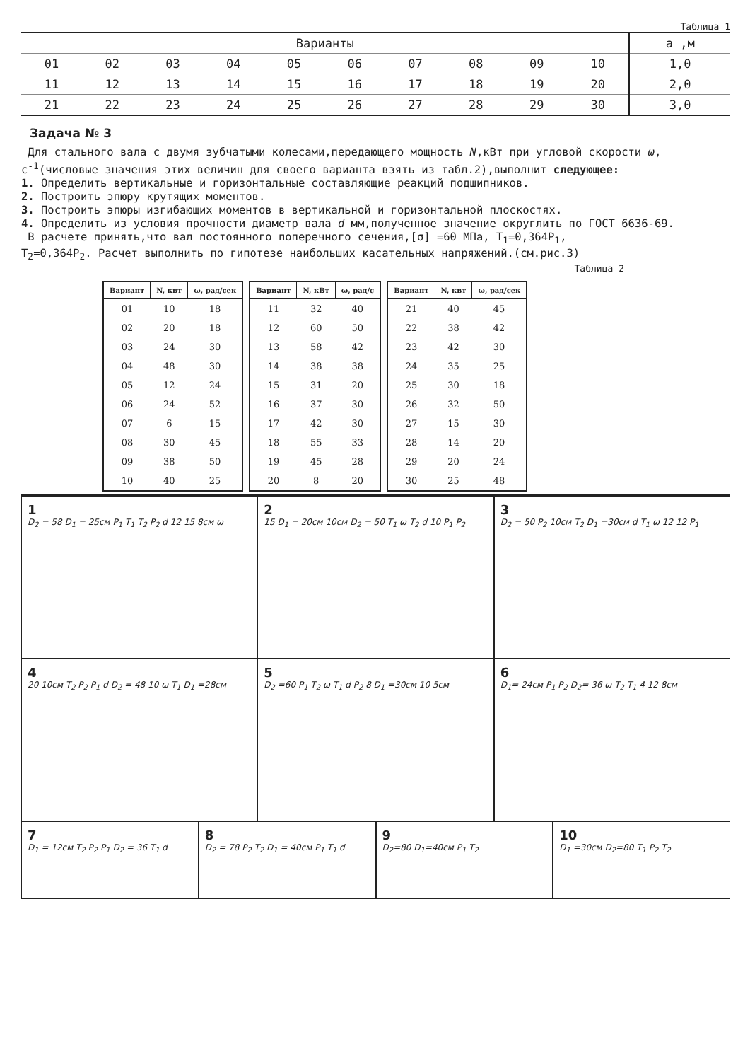Таблица 1
| Варианты | | | | | | | | | | a ,м |
| --- | --- | --- | --- | --- | --- | --- | --- | --- | --- | --- |
| 01 | 02 | 03 | 04 | 05 | 06 | 07 | 08 | 09 | 10 | 1,0 |
| 11 | 12 | 13 | 14 | 15 | 16 | 17 | 18 | 19 | 20 | 2,0 |
| 21 | 22 | 23 | 24 | 25 | 26 | 27 | 28 | 29 | 30 | 3,0 |
Задача № 3
Для стального вала с двумя зубчатыми колесами,передающего мощность N,кВт при угловой скорости ω, с<sup>-1</sup>(числовые значения этих величин для своего варианта взять из табл.2),выполнит следующее:
1. Определить вертикальные и горизонтальные составляющие реакций подшипников.
2. Построить эпюру крутящих моментов.
3. Построить эпюры изгибающих моментов в вертикальной и горизонтальной плоскостях.
4. Определить из условия прочности диаметр вала d мм,полученное значение округлить по ГОСТ 6636-69.
В расчете принять,что вал постоянного поперечного сечения,[σ] =60 МПа, T<sub>1</sub>=0,364P<sub>1</sub>,
T<sub>2</sub>=0,364P<sub>2</sub>. Расчет выполнить по гипотезе наибольших касательных напряжений.(см.рис.3)
Таблица 2
| Вариант | N, квт | ω, рад/сек |
| --- | --- | --- |
| 01 | 10 | 18 |
| 02 | 20 | 18 |
| 03 | 24 | 30 |
| 04 | 48 | 30 |
| 05 | 12 | 24 |
| 06 | 24 | 52 |
| 07 | 6 | 15 |
| 08 | 30 | 45 |
| 09 | 38 | 50 |
| 10 | 40 | 25 |
| Вариант | N, кВт | ω, рад/с |
| --- | --- | --- |
| 11 | 32 | 40 |
| 12 | 60 | 50 |
| 13 | 58 | 42 |
| 14 | 38 | 38 |
| 15 | 31 | 20 |
| 16 | 37 | 30 |
| 17 | 42 | 30 |
| 18 | 55 | 33 |
| 19 | 45 | 28 |
| 20 | 8 | 20 |
| Вариант | N, квт | ω, рад/сек |
| --- | --- | --- |
| 21 | 40 | 45 |
| 22 | 38 | 42 |
| 23 | 42 | 30 |
| 24 | 35 | 25 |
| 25 | 30 | 18 |
| 26 | 32 | 50 |
| 27 | 15 | 30 |
| 28 | 14 | 20 |
| 29 | 20 | 24 |
| 30 | 25 | 48 |
1
D<sub>2</sub> = 58 D<sub>1</sub> = 25см P<sub>1</sub> T<sub>1</sub> T<sub>2</sub> P<sub>2</sub> d 12 15 8см ω
2
15 D<sub>1</sub> = 20см 10см D<sub>2</sub> = 50 T<sub>1</sub> ω T<sub>2</sub> d 10 P<sub>1</sub> P<sub>2</sub>
3
D<sub>2</sub> = 50 P<sub>2</sub> 10см T<sub>2</sub> D<sub>1</sub> =30см d T<sub>1</sub> ω 12 12 P<sub>1</sub>
4
20 10см T<sub>2</sub> P<sub>2</sub> P<sub>1</sub> d D<sub>2</sub> = 48 10 ω T<sub>1</sub> D<sub>1</sub> =28см
5
D<sub>2</sub> =60 P<sub>1</sub> T<sub>2</sub> ω T<sub>1</sub> d P<sub>2</sub> 8 D<sub>1</sub> =30см 10 5см
6
D<sub>1</sub>= 24см P<sub>1</sub> P<sub>2</sub> D<sub>2</sub>= 36 ω T<sub>2</sub> T<sub>1</sub> 4 12 8см
7
D<sub>1</sub> = 12см T<sub>2</sub> P<sub>2</sub> P<sub>1</sub> D<sub>2</sub> = 36 T<sub>1</sub> d
8
D<sub>2</sub> = 78 P<sub>2</sub> T<sub>2</sub> D<sub>1</sub> = 40см P<sub>1</sub> T<sub>1</sub> d
9
D<sub>2</sub>=80 D<sub>1</sub>=40см P<sub>1</sub> T<sub>2</sub>
10
D<sub>1</sub> =30см D<sub>2</sub>=80 T<sub>1</sub> P<sub>2</sub> T<sub>2</sub>